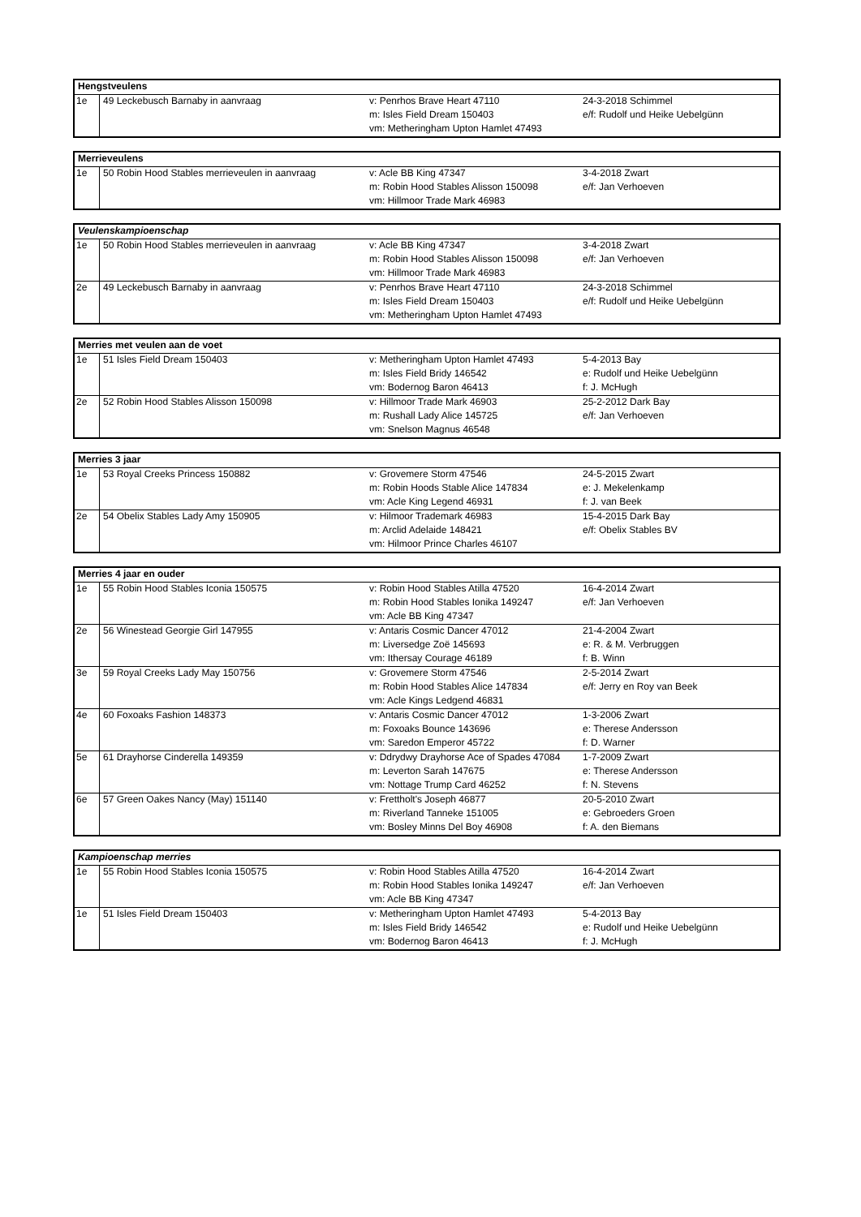| Hengstveulens | | | |
| --- | --- | --- | --- |
| 1e | 49 Leckebusch Barnaby in aanvraag | v: Penrhos Brave Heart 47110 | 24-3-2018 Schimmel |
| | | m: Isles Field Dream 150403 | e/f: Rudolf und Heike Uebelgünn |
| | | vm: Metheringham Upton Hamlet 47493 | |
| Merrieveulens | | | |
| --- | --- | --- | --- |
| 1e | 50 Robin Hood Stables merrieveulen in aanvraag | v: Acle BB King 47347 | 3-4-2018 Zwart |
| | | m: Robin Hood Stables Alisson 150098 | e/f: Jan Verhoeven |
| | | vm: Hillmoor Trade Mark 46983 | |
| Veulenskampioenschap | | | |
| --- | --- | --- | --- |
| 1e | 50 Robin Hood Stables merrieveulen in aanvraag | v: Acle BB King 47347 | 3-4-2018 Zwart |
| | | m: Robin Hood Stables Alisson 150098 | e/f: Jan Verhoeven |
| | | vm: Hillmoor Trade Mark 46983 | |
| 2e | 49 Leckebusch Barnaby in aanvraag | v: Penrhos Brave Heart 47110 | 24-3-2018 Schimmel |
| | | m: Isles Field Dream 150403 | e/f: Rudolf und Heike Uebelgünn |
| | | vm: Metheringham Upton Hamlet 47493 | |
| Merries met veulen aan de voet | | | |
| --- | --- | --- | --- |
| 1e | 51 Isles Field Dream 150403 | v: Metheringham Upton Hamlet 47493 | 5-4-2013 Bay |
| | | m: Isles Field Bridy 146542 | e: Rudolf und Heike Uebelgünn |
| | | vm: Bodernog Baron 46413 | f: J. McHugh |
| 2e | 52 Robin Hood Stables Alisson 150098 | v: Hillmoor Trade Mark 46903 | 25-2-2012 Dark Bay |
| | | m: Rushall Lady Alice 145725 | e/f: Jan Verhoeven |
| | | vm: Snelson Magnus 46548 | |
| Merries 3 jaar | | | |
| --- | --- | --- | --- |
| 1e | 53 Royal Creeks Princess 150882 | v: Grovemere Storm 47546 | 24-5-2015 Zwart |
| | | m: Robin Hoods Stable Alice 147834 | e: J. Mekelenkamp |
| | | vm: Acle King Legend 46931 | f: J. van Beek |
| 2e | 54 Obelix Stables Lady Amy 150905 | v: Hilmoor Trademark 46983 | 15-4-2015 Dark Bay |
| | | m: Arclid Adelaide 148421 | e/f: Obelix Stables BV |
| | | vm: Hilmoor Prince Charles 46107 | |
| Merries 4 jaar en ouder | | | |
| --- | --- | --- | --- |
| 1e | 55 Robin Hood Stables Iconia 150575 | v: Robin Hood Stables Atilla 47520 | 16-4-2014 Zwart |
| | | m: Robin Hood Stables Ionika 149247 | e/f: Jan Verhoeven |
| | | vm: Acle BB King 47347 | |
| 2e | 56 Winestead Georgie Girl 147955 | v: Antaris Cosmic Dancer 47012 | 21-4-2004 Zwart |
| | | m: Liversedge Zoë 145693 | e: R. & M. Verbruggen |
| | | vm: Ithersay Courage 46189 | f: B. Winn |
| 3e | 59 Royal Creeks Lady May 150756 | v: Grovemere Storm 47546 | 2-5-2014 Zwart |
| | | m: Robin Hood Stables Alice 147834 | e/f: Jerry en Roy van Beek |
| | | vm: Acle Kings Ledgend 46831 | |
| 4e | 60 Foxoaks Fashion 148373 | v: Antaris Cosmic Dancer 47012 | 1-3-2006 Zwart |
| | | m: Foxoaks Bounce 143696 | e: Therese Andersson |
| | | vm: Saredon Emperor 45722 | f: D. Warner |
| 5e | 61 Drayhorse Cinderella 149359 | v: Ddrydwy Drayhorse Ace of Spades 47084 | 1-7-2009 Zwart |
| | | m: Leverton Sarah 147675 | e: Therese Andersson |
| | | vm: Nottage Trump Card 46252 | f: N. Stevens |
| 6e | 57 Green Oakes Nancy (May) 151140 | v: Frettholt's Joseph 46877 | 20-5-2010 Zwart |
| | | m: Riverland Tanneke 151005 | e: Gebroeders Groen |
| | | vm: Bosley Minns Del Boy 46908 | f: A. den Biemans |
| Kampioenschap merries | | | |
| --- | --- | --- | --- |
| 1e | 55 Robin Hood Stables Iconia 150575 | v: Robin Hood Stables Atilla 47520 | 16-4-2014 Zwart |
| | | m: Robin Hood Stables Ionika 149247 | e/f: Jan Verhoeven |
| | | vm: Acle BB King 47347 | |
| 1e | 51 Isles Field Dream 150403 | v: Metheringham Upton Hamlet 47493 | 5-4-2013 Bay |
| | | m: Isles Field Bridy 146542 | e: Rudolf und Heike Uebelgünn |
| | | vm: Bodernog Baron 46413 | f: J. McHugh |